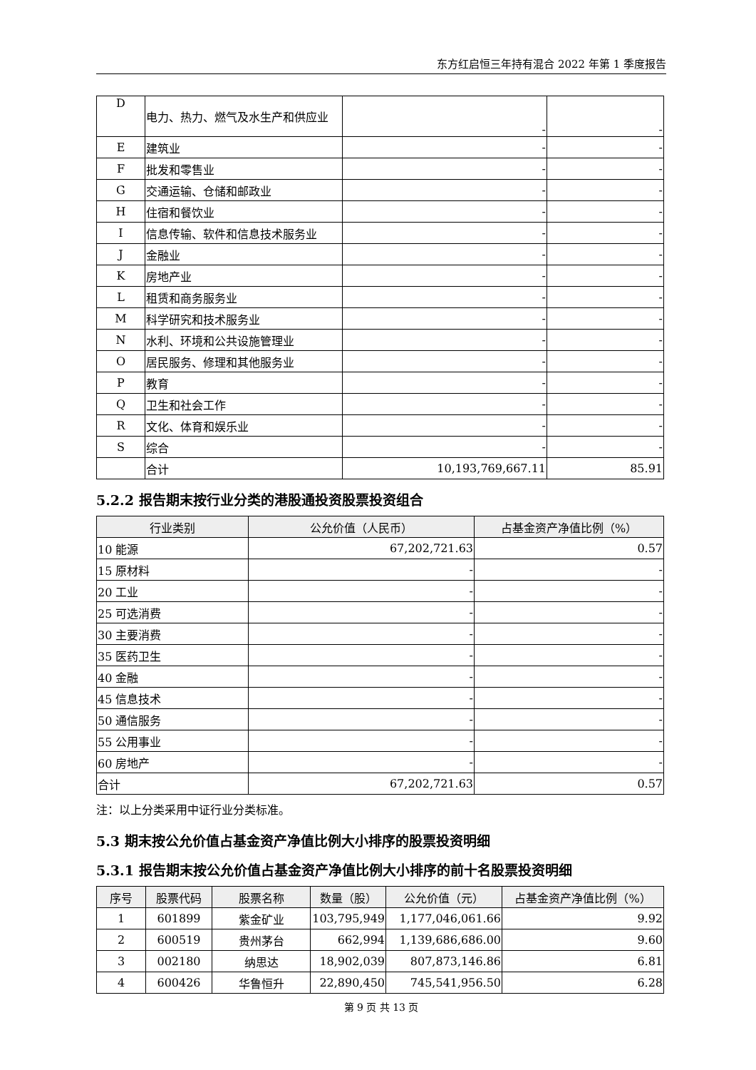东方红启恒三年持有混合 2022 年第 1 季度报告
| D | 电力、热力、燃气及水生产和供应业 | - | - |
| E | 建筑业 | - | - |
| F | 批发和零售业 | - | - |
| G | 交通运输、仓储和邮政业 | - | - |
| H | 住宿和餐饮业 | - | - |
| I | 信息传输、软件和信息技术服务业 | - | - |
| J | 金融业 | - | - |
| K | 房地产业 | - | - |
| L | 租赁和商务服务业 | - | - |
| M | 科学研究和技术服务业 | - | - |
| N | 水利、环境和公共设施管理业 | - | - |
| O | 居民服务、修理和其他服务业 | - | - |
| P | 教育 | - | - |
| Q | 卫生和社会工作 | - | - |
| R | 文化、体育和娱乐业 | - | - |
| S | 综合 | - | - |
| | 合计 | 10,193,769,667.11 | 85.91 |
5.2.2 报告期末按行业分类的港股通投资股票投资组合
| 行业类别 | 公允价值（人民币） | 占基金资产净值比例（%） |
| --- | --- | --- |
| 10 能源 | 67,202,721.63 | 0.57 |
| 15 原材料 | - | - |
| 20 工业 | - | - |
| 25 可选消费 | - | - |
| 30 主要消费 | - | - |
| 35 医药卫生 | - | - |
| 40 金融 | - | - |
| 45 信息技术 | - | - |
| 50 通信服务 | - | - |
| 55 公用事业 | - | - |
| 60 房地产 | - | - |
| 合计 | 67,202,721.63 | 0.57 |
注：以上分类采用中证行业分类标准。
5.3 期末按公允价值占基金资产净值比例大小排序的股票投资明细
5.3.1 报告期末按公允价值占基金资产净值比例大小排序的前十名股票投资明细
| 序号 | 股票代码 | 股票名称 | 数量（股） | 公允价值（元） | 占基金资产净值比例（%） |
| --- | --- | --- | --- | --- | --- |
| 1 | 601899 | 紫金矿业 | 103,795,949 | 1,177,046,061.66 | 9.92 |
| 2 | 600519 | 贵州茅台 | 662,994 | 1,139,686,686.00 | 9.60 |
| 3 | 002180 | 纳思达 | 18,902,039 | 807,873,146.86 | 6.81 |
| 4 | 600426 | 华鲁恒升 | 22,890,450 | 745,541,956.50 | 6.28 |
第 9 页 共 13 页